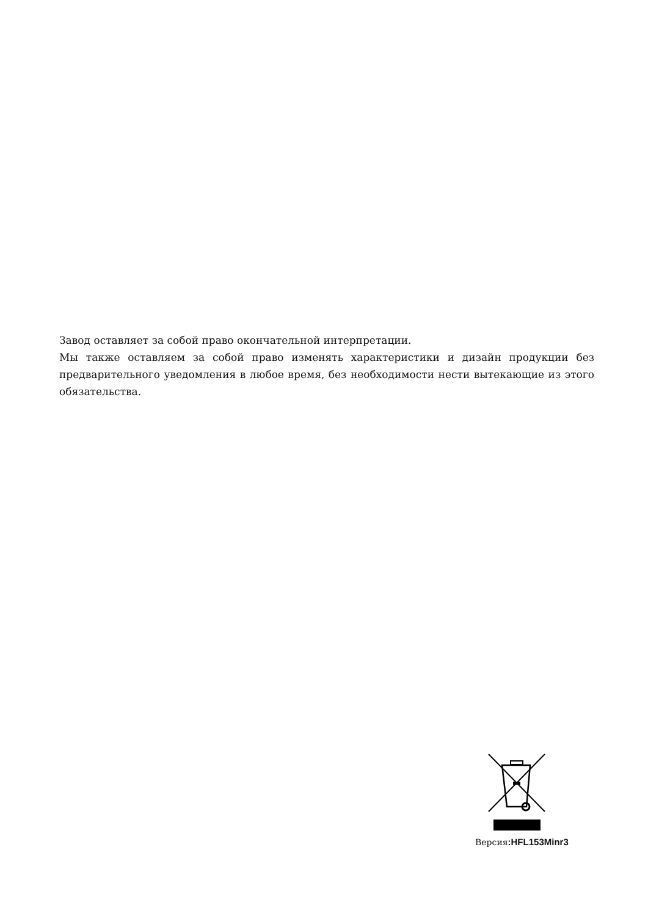Завод оставляет за собой право окончательной интерпретации.
Мы также оставляем за собой право изменять характеристики и дизайн продукции без предварительного уведомления в любое время, без необходимости нести вытекающие из этого обязательства.
Версия:HFL153Minr3